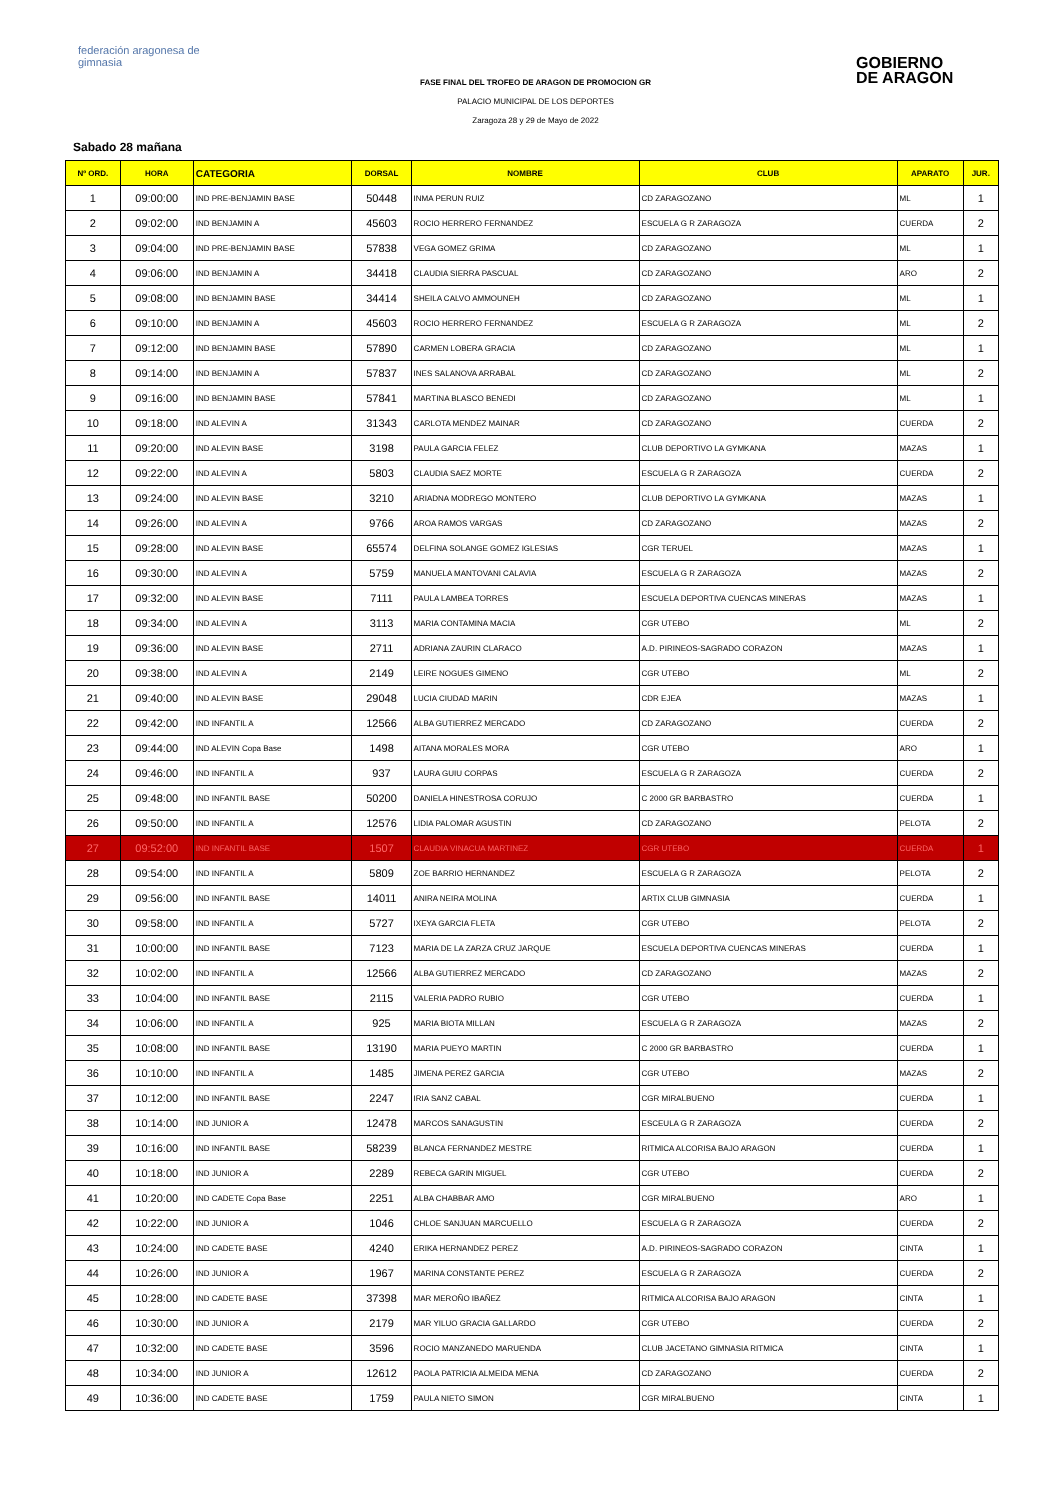federación aragonesa de gimnasia
GOBIERNO
DE ARAGON
FASE FINAL DEL TROFEO DE ARAGON DE PROMOCION GR
PALACIO MUNICIPAL DE LOS DEPORTES
Zaragoza 28 y 29 de Mayo de 2022
Sabado 28 mañana
| Nº ORD. | HORA | CATEGORIA | DORSAL | NOMBRE | CLUB | APARATO | JUR. |
| --- | --- | --- | --- | --- | --- | --- | --- |
| 1 | 09:00:00 | IND PRE-BENJAMIN BASE | 50448 | INMA PERUN RUIZ | CD ZARAGOZANO | ML | 1 |
| 2 | 09:02:00 | IND BENJAMIN A | 45603 | ROCIO HERRERO FERNANDEZ | ESCUELA G R ZARAGOZA | CUERDA | 2 |
| 3 | 09:04:00 | IND PRE-BENJAMIN BASE | 57838 | VEGA GOMEZ GRIMA | CD ZARAGOZANO | ML | 1 |
| 4 | 09:06:00 | IND BENJAMIN A | 34418 | CLAUDIA SIERRA PASCUAL | CD ZARAGOZANO | ARO | 2 |
| 5 | 09:08:00 | IND BENJAMIN BASE | 34414 | SHEILA CALVO AMMOUNEH | CD ZARAGOZANO | ML | 1 |
| 6 | 09:10:00 | IND BENJAMIN A | 45603 | ROCIO HERRERO FERNANDEZ | ESCUELA G R ZARAGOZA | ML | 2 |
| 7 | 09:12:00 | IND BENJAMIN BASE | 57890 | CARMEN LOBERA GRACIA | CD ZARAGOZANO | ML | 1 |
| 8 | 09:14:00 | IND BENJAMIN A | 57837 | INES SALANOVA ARRABAL | CD ZARAGOZANO | ML | 2 |
| 9 | 09:16:00 | IND BENJAMIN BASE | 57841 | MARTINA BLASCO BENEDI | CD ZARAGOZANO | ML | 1 |
| 10 | 09:18:00 | IND ALEVIN A | 31343 | CARLOTA MENDEZ MAINAR | CD ZARAGOZANO | CUERDA | 2 |
| 11 | 09:20:00 | IND ALEVIN BASE | 3198 | PAULA GARCIA FELEZ | CLUB DEPORTIVO LA GYMKANA | MAZAS | 1 |
| 12 | 09:22:00 | IND ALEVIN A | 5803 | CLAUDIA SAEZ MORTE | ESCUELA G R ZARAGOZA | CUERDA | 2 |
| 13 | 09:24:00 | IND ALEVIN BASE | 3210 | ARIADNA MODREGO MONTERO | CLUB DEPORTIVO LA GYMKANA | MAZAS | 1 |
| 14 | 09:26:00 | IND ALEVIN A | 9766 | AROA RAMOS VARGAS | CD ZARAGOZANO | MAZAS | 2 |
| 15 | 09:28:00 | IND ALEVIN BASE | 65574 | DELFINA SOLANGE GOMEZ IGLESIAS | CGR TERUEL | MAZAS | 1 |
| 16 | 09:30:00 | IND ALEVIN A | 5759 | MANUELA MANTOVANI CALAVIA | ESCUELA G R ZARAGOZA | MAZAS | 2 |
| 17 | 09:32:00 | IND ALEVIN BASE | 7111 | PAULA LAMBEA TORRES | ESCUELA DEPORTIVA CUENCAS MINERAS | MAZAS | 1 |
| 18 | 09:34:00 | IND ALEVIN A | 3113 | MARIA CONTAMINA MACIA | CGR UTEBO | ML | 2 |
| 19 | 09:36:00 | IND ALEVIN BASE | 2711 | ADRIANA ZAURIN CLARACO | A.D. PIRINEOS-SAGRADO CORAZON | MAZAS | 1 |
| 20 | 09:38:00 | IND ALEVIN A | 2149 | LEIRE NOGUES GIMENO | CGR UTEBO | ML | 2 |
| 21 | 09:40:00 | IND ALEVIN BASE | 29048 | LUCIA CIUDAD MARIN | CDR EJEA | MAZAS | 1 |
| 22 | 09:42:00 | IND INFANTIL A | 12566 | ALBA GUTIERREZ MERCADO | CD ZARAGOZANO | CUERDA | 2 |
| 23 | 09:44:00 | IND ALEVIN Copa Base | 1498 | AITANA MORALES MORA | CGR UTEBO | ARO | 1 |
| 24 | 09:46:00 | IND INFANTIL A | 937 | LAURA GUIU CORPAS | ESCUELA G R ZARAGOZA | CUERDA | 2 |
| 25 | 09:48:00 | IND INFANTIL BASE | 50200 | DANIELA HINESTROSA CORUJO | C 2000 GR BARBASTRO | CUERDA | 1 |
| 26 | 09:50:00 | IND INFANTIL A | 12576 | LIDIA PALOMAR AGUSTIN | CD ZARAGOZANO | PELOTA | 2 |
| 27 | 09:52:00 | IND INFANTIL BASE | 1507 | CLAUDIA VINACUA MARTINEZ | CGR UTEBO | CUERDA | 1 |
| 28 | 09:54:00 | IND INFANTIL A | 5809 | ZOE BARRIO HERNANDEZ | ESCUELA G R ZARAGOZA | PELOTA | 2 |
| 29 | 09:56:00 | IND INFANTIL BASE | 14011 | ANIRA NEIRA MOLINA | ARTIX CLUB GIMNASIA | CUERDA | 1 |
| 30 | 09:58:00 | IND INFANTIL A | 5727 | IXEYA GARCIA FLETA | CGR UTEBO | PELOTA | 2 |
| 31 | 10:00:00 | IND INFANTIL BASE | 7123 | MARIA DE LA ZARZA CRUZ JARQUE | ESCUELA DEPORTIVA CUENCAS MINERAS | CUERDA | 1 |
| 32 | 10:02:00 | IND INFANTIL A | 12566 | ALBA GUTIERREZ MERCADO | CD ZARAGOZANO | MAZAS | 2 |
| 33 | 10:04:00 | IND INFANTIL BASE | 2115 | VALERIA PADRO RUBIO | CGR UTEBO | CUERDA | 1 |
| 34 | 10:06:00 | IND INFANTIL A | 925 | MARIA BIOTA MILLAN | ESCUELA G R ZARAGOZA | MAZAS | 2 |
| 35 | 10:08:00 | IND INFANTIL BASE | 13190 | MARIA PUEYO MARTIN | C 2000 GR BARBASTRO | CUERDA | 1 |
| 36 | 10:10:00 | IND INFANTIL A | 1485 | JIMENA PEREZ GARCIA | CGR UTEBO | MAZAS | 2 |
| 37 | 10:12:00 | IND INFANTIL BASE | 2247 | IRIA SANZ CABAL | CGR MIRALBUENO | CUERDA | 1 |
| 38 | 10:14:00 | IND JUNIOR A | 12478 | MARCOS SANAGUSTIN | ESCEULA G R ZARAGOZA | CUERDA | 2 |
| 39 | 10:16:00 | IND INFANTIL BASE | 58239 | BLANCA FERNANDEZ MESTRE | RITMICA ALCORISA BAJO ARAGON | CUERDA | 1 |
| 40 | 10:18:00 | IND JUNIOR A | 2289 | REBECA GARIN MIGUEL | CGR UTEBO | CUERDA | 2 |
| 41 | 10:20:00 | IND CADETE Copa Base | 2251 | ALBA CHABBAR AMO | CGR MIRALBUENO | ARO | 1 |
| 42 | 10:22:00 | IND JUNIOR A | 1046 | CHLOE SANJUAN MARCUELLO | ESCUELA G R ZARAGOZA | CUERDA | 2 |
| 43 | 10:24:00 | IND CADETE BASE | 4240 | ERIKA HERNANDEZ PEREZ | A.D. PIRINEOS-SAGRADO CORAZON | CINTA | 1 |
| 44 | 10:26:00 | IND JUNIOR A | 1967 | MARINA CONSTANTE PEREZ | ESCUELA G R ZARAGOZA | CUERDA | 2 |
| 45 | 10:28:00 | IND CADETE BASE | 37398 | MAR MEROÑO IBAÑEZ | RITMICA ALCORISA BAJO ARAGON | CINTA | 1 |
| 46 | 10:30:00 | IND JUNIOR A | 2179 | MAR YILUO GRACIA GALLARDO | CGR UTEBO | CUERDA | 2 |
| 47 | 10:32:00 | IND CADETE BASE | 3596 | ROCIO MANZANEDO MARUENDA | CLUB JACETANO GIMNASIA RITMICA | CINTA | 1 |
| 48 | 10:34:00 | IND JUNIOR A | 12612 | PAOLA PATRICIA ALMEIDA MENA | CD ZARAGOZANO | CUERDA | 2 |
| 49 | 10:36:00 | IND CADETE BASE | 1759 | PAULA NIETO SIMON | CGR MIRALBUENO | CINTA | 1 |